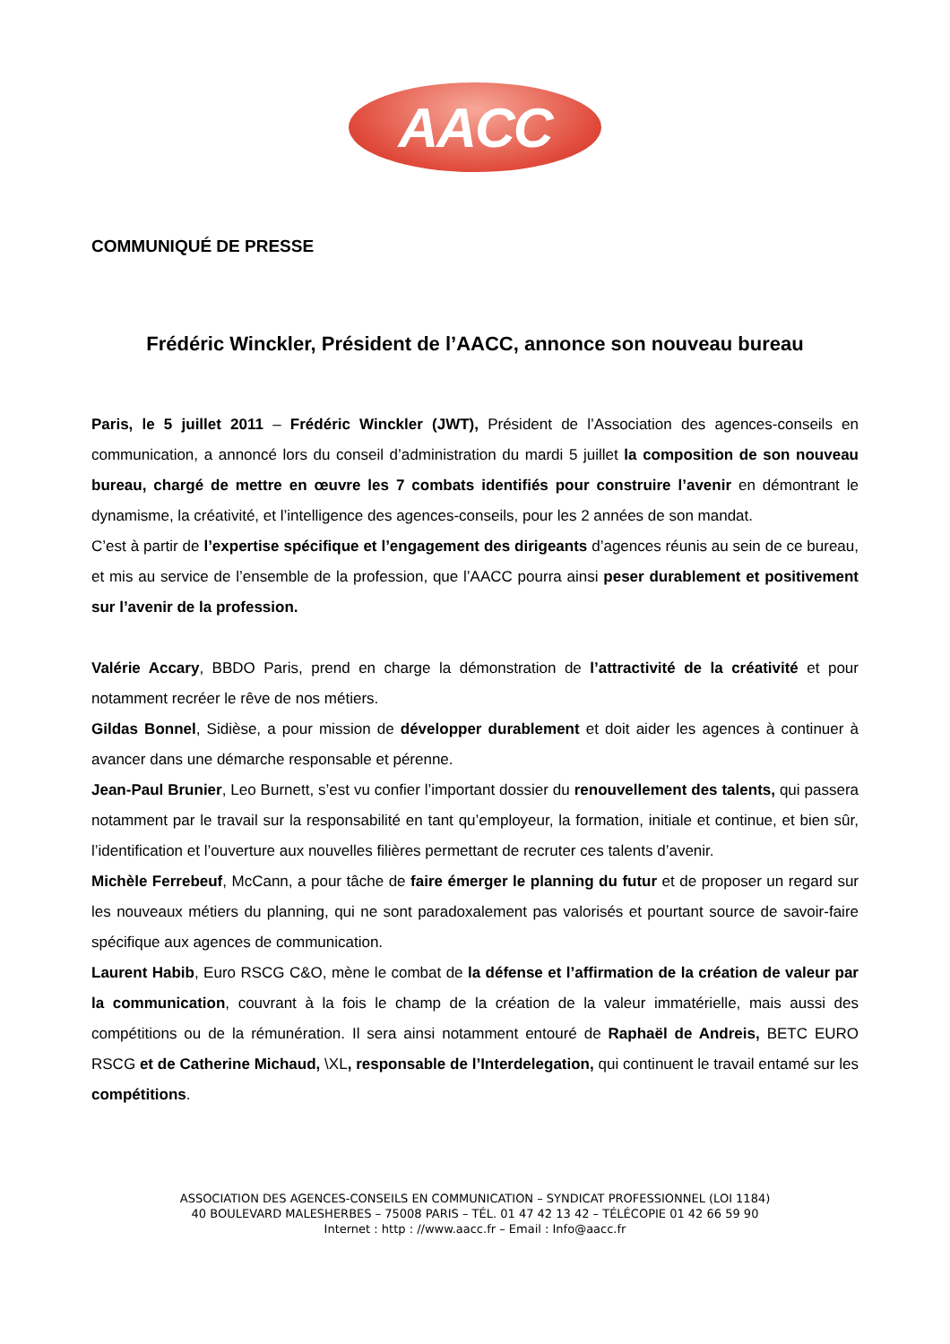AACC
COMMUNIQUÉ DE PRESSE
Frédéric Winckler, Président de l’AACC, annonce son nouveau bureau
Paris, le 5 juillet 2011 – Frédéric Winckler (JWT), Président de l’Association des agences-conseils en communication, a annoncé lors du conseil d’administration du mardi 5 juillet la composition de son nouveau bureau, chargé de mettre en œuvre les 7 combats identifiés pour construire l’avenir en démontrant le dynamisme, la créativité, et l’intelligence des agences-conseils, pour les 2 années de son mandat.
C’est à partir de l’expertise spécifique et l’engagement des dirigeants d’agences réunis au sein de ce bureau, et mis au service de l’ensemble de la profession, que l’AACC pourra ainsi peser durablement et positivement sur l’avenir de la profession.
Valérie Accary, BBDO Paris, prend en charge la démonstration de l’attractivité de la créativité et pour notamment recréer le rêve de nos métiers.
Gildas Bonnel, Sidièse, a pour mission de développer durablement et doit aider les agences à continuer à avancer dans une démarche responsable et pérenne.
Jean-Paul Brunier, Leo Burnett, s’est vu confier l’important dossier du renouvellement des talents, qui passera notamment par le travail sur la responsabilité en tant qu’employeur, la formation, initiale et continue, et bien sûr, l’identification et l’ouverture aux nouvelles filières permettant de recruter ces talents d’avenir.
Michèle Ferrebeuf, McCann, a pour tâche de faire émerger le planning du futur et de proposer un regard sur les nouveaux métiers du planning, qui ne sont paradoxalement pas valorisés et pourtant source de savoir-faire spécifique aux agences de communication.
Laurent Habib, Euro RSCG C&O, mène le combat de la défense et l’affirmation de la création de valeur par la communication, couvrant à la fois le champ de la création de la valeur immatérielle, mais aussi des compétitions ou de la rémunération. Il sera ainsi notamment entouré de Raphaël de Andreis, BETC EURO RSCG et de Catherine Michaud, \XL, responsable de l’Interdelegation, qui continuent le travail entamé sur les compétitions.
ASSOCIATION DES AGENCES-CONSEILS EN COMMUNICATION – SYNDICAT PROFESSIONNEL (LOI 1184)
40 BOULEVARD MALESHERBES – 75008 PARIS – TÉL. 01 47 42 13 42 – TÉLÉCOPIE 01 42 66 59 90
Internet : http : //www.aacc.fr – Email : Info@aacc.fr